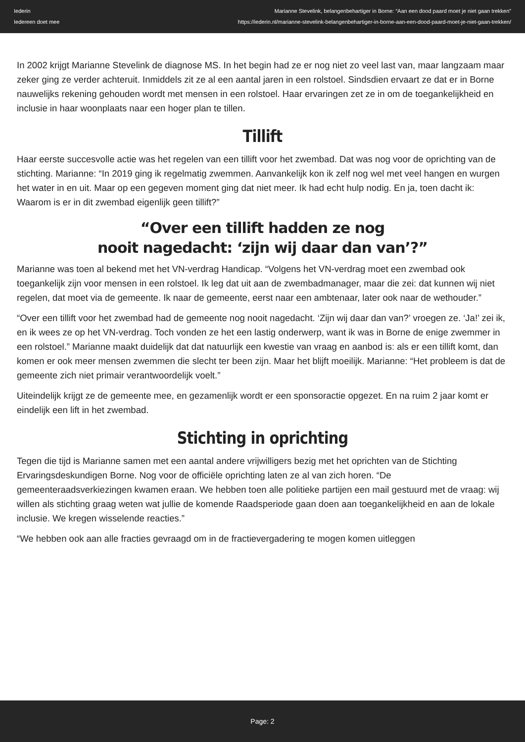Iederin
Iedereen doet mee
Marianne Stevelink, belangenbehartiger in Borne: “Aan een dood paard moet je niet gaan trekken”
https://iederin.nl/marianne-stevelink-belangenbehartiger-in-borne-aan-een-dood-paard-moet-je-niet-gaan-trekken/
In 2002 krijgt Marianne Stevelink de diagnose MS. In het begin had ze er nog niet zo veel last van, maar langzaam maar zeker ging ze verder achteruit. Inmiddels zit ze al een aantal jaren in een rolstoel. Sindsdien ervaart ze dat er in Borne nauwelijks rekening gehouden wordt met mensen in een rolstoel. Haar ervaringen zet ze in om de toegankelijkheid en inclusie in haar woonplaats naar een hoger plan te tillen.
Tillift
Haar eerste succesvolle actie was het regelen van een tillift voor het zwembad. Dat was nog voor de oprichting van de stichting. Marianne: “In 2019 ging ik regelmatig zwemmen. Aanvankelijk kon ik zelf nog wel met veel hangen en wurgen het water in en uit. Maar op een gegeven moment ging dat niet meer. Ik had echt hulp nodig. En ja, toen dacht ik: Waarom is er in dit zwembad eigenlijk geen tillift?”
“Over een tillift hadden ze nog
nooit nagedacht: ‘zijn wij daar dan van’?”
Marianne was toen al bekend met het VN-verdrag Handicap. “Volgens het VN-verdrag moet een zwembad ook toegankelijk zijn voor mensen in een rolstoel. Ik leg dat uit aan de zwembadmanager, maar die zei: dat kunnen wij niet regelen, dat moet via de gemeente. Ik naar de gemeente, eerst naar een ambtenaar, later ook naar de wethouder.”
“Over een tillift voor het zwembad had de gemeente nog nooit nagedacht. ‘Zijn wij daar dan van?’ vroegen ze. ‘Ja!’ zei ik, en ik wees ze op het VN-verdrag. Toch vonden ze het een lastig onderwerp, want ik was in Borne de enige zwemmer in een rolstoel.” Marianne maakt duidelijk dat dat natuurlijk een kwestie van vraag en aanbod is: als er een tillift komt, dan komen er ook meer mensen zwemmen die slecht ter been zijn. Maar het blijft moeilijk. Marianne: “Het probleem is dat de gemeente zich niet primair verantwoordelijk voelt.”
Uiteindelijk krijgt ze de gemeente mee, en gezamenlijk wordt er een sponsoractie opgezet. En na ruim 2 jaar komt er eindelijk een lift in het zwembad.
Stichting in oprichting
Tegen die tijd is Marianne samen met een aantal andere vrijwilligers bezig met het oprichten van de Stichting Ervaringsdeskundigen Borne. Nog voor de officiële oprichting laten ze al van zich horen. “De gemeenteraadsverkiezingen kwamen eraan. We hebben toen alle politieke partijen een mail gestuurd met de vraag: wij willen als stichting graag weten wat jullie de komende Raadsperiode gaan doen aan toegankelijkheid en aan de lokale inclusie. We kregen wisselende reacties.”
“We hebben ook aan alle fracties gevraagd om in de fractievergadering te mogen komen uitleggen
Page: 2